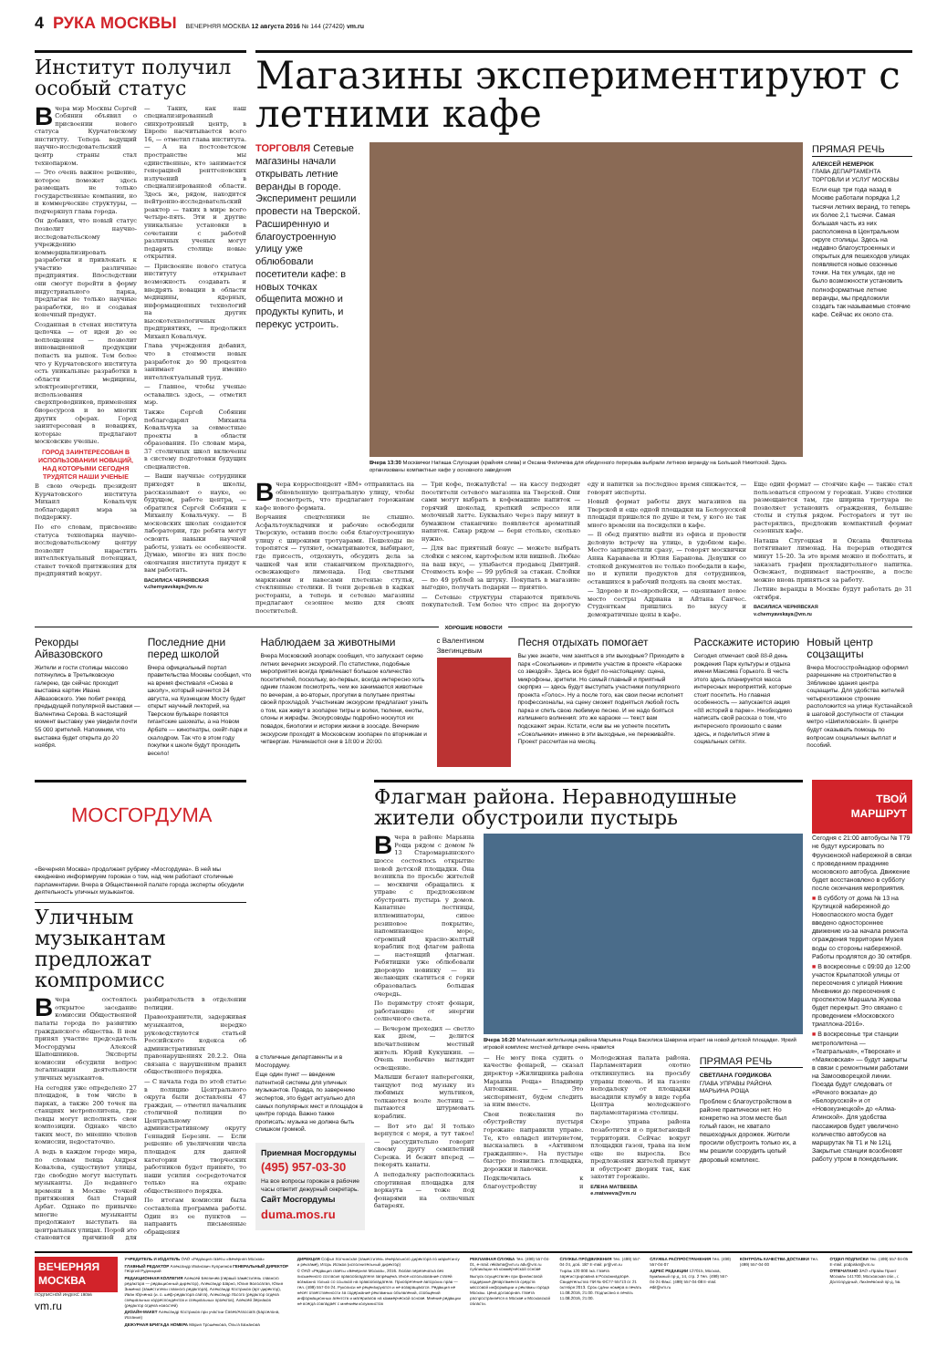4 РУКА МОСКВЫ ВЕЧЕРНЯЯ МОСКВА 12 августа 2016 № 144 (27420) vm.ru
Институт получил особый статус
Вчера мэр Москвы Сергей Собянин объявил о присвоении нового статуса Курчатовскому институту. Теперь ведущий научно-исследовательский центр страны стал технопарком.
— Это очень важное решение, которое поможет здесь размещать не только государственные компании, но и коммерческие структуры, — подчеркнул глава города.
Он добавил, что новый статус позволит научно-исследовательскому учреждению коммерциализировать разработки и привлекать к участию различные предприятия. Впоследствии они смогут перейти в форму индустриального парка, предлагая не только научные разработки, но и создавая конечный продукт.
Созданная в стенах института цепочка — от идеи до ее воплощения — позволит инновационной продукции попасть на рынок. Тем более что у Курчатовского института есть уникальные разработки в области медицины, электроэнергетики, использования сверхпроводников, применения биоресурсов и во многих других сферах. Город заинтересован в новациях, которые предлагают московские ученые.
ГОРОД ЗАИНТЕРЕСОВАН В ИСПОЛЬЗОВАНИИ НОВАЦИЙ, НАД КОТОРЫМИ СЕГОДНЯ ТРУДЯТСЯ НАШИ УЧЕНЫЕ
В свою очередь президент Курчатовского института Михаил Ковальчук поблагодарил мэра за поддержку.
По его словам, присвоение статуса технопарка научно-исследовательскому центру позволит нарастить интеллектуальный потенциал, станет точкой притяжения для предприятий вокруг.
— Таких, как наш специализированный синхротронный центр, в Европе насчитывается всего 16, — отметил глава института. — А на постсоветском пространстве мы единственные, кто занимается генерацией рентгеновских излучений в специализированной области. Здесь же, рядом, находится нейтронно-исследовательский реактор — таких в мире всего четыре-пять. Эти и другие уникальные установки в сочетании с работой различных ученых могут подарить столице новые открытия.
— Присвоение нового статуса институту открывает возможность создавать и внедрять новации в области медицины, ядерных, информационных технологий на других высокотехнологичных предприятиях, — продолжил Михаил Ковальчук.
Глава учреждения добавил, что в стоимости новых разработок до 90 процентов занимает именно интеллектуальный труд.
— Главное, чтобы ученые оставались здесь, — отметил мэр.
Также Сергей Собянин поблагодарил Михаила Ковальчука за совместные проекты в области образования. По словам мэра, 37 столичных школ включены в систему подготовки будущих специалистов.
— Ваши научные сотрудники приходят в школы, рассказывают о науке, ее будущем, работе центра, — обратился Сергей Собянин к Михаилу Ковальчуку. — В московских школах создаются лаборатории, где ребята могут освоить навыки научной работы, узнать ее особенности. Думаю, многие из них после окончания института придут к вам работать.
ВАСИЛИСА ЧЕРНЯВСКАЯ
v.chernyavskaya@vm.ru
Магазины экспериментируют с летними кафе
ТОРГОВЛЯ Сетевые магазины начали открывать летние веранды в городе. Эксперимент решили провести на Тверской. Расширенную и благоустроенную улицу уже облюбовали посетители кафе: в новых точках общепита можно и продукты купить, и перекус устроить.
Вчера 13:30 Москвички Наташа Слугоцкая (крайняя слева) и Оксана Филичева для обеденного перерыва выбрали летнюю веранду на Большой Никитской. Здесь организованы компактные кафе у основного заведения
ПРЯМАЯ РЕЧЬ
АЛЕКСЕЙ НЕМЕРЮК
ГЛАВА ДЕПАРТАМЕНТА ТОРГОВЛИ И УСЛУГ МОСКВЫ
Если еще три года назад в Москве работали порядка 1,2 тысячи летних веранд, то теперь их более 2,1 тысячи. Самая большая часть из них расположена в Центральном округе столицы. Здесь на недавно благоустроенных и открытых для пешеходов улицах появляются новые сезонные точки. На тех улицах, где не было возможности установить полноформатные летние веранды, мы предложили создать так называемые стоячие кафе. Сейчас их около ста.
Вчера корреспондент «ВМ» отправилась на обновленную центральную улицу, чтобы посмотреть, что предлагают горожанам кафе нового формата.
Ворчания спецтехники не слышно. Асфальтоукладчики и рабочие освободили Тверскую, оставив после себя благоустроенную улицу с широкими тротуарами. Пешеходы не торопятся — гуляют, осматриваются, выбирают, где присесть, отдохнуть, обсудить дела за чашкой чая или стаканчиком прохладного, освежающего лимонада. Под светлыми маркизами и навесами плетеные стулья, стеклянные столики. В тени деревьев в кадках рестораны, а теперь и сетевые магазины предлагают сезонное меню для своих посетителей.
— Три кофе, пожалуйста! — на кассу подходят посетители сетевого магазина на Тверской. Они сами могут выбрать в кофемашине напиток — горячий шоколад, крепкий эспрессо или молочный латте. Буквально через пару минут в бумажном стаканчике появляется ароматный напиток. Сахар рядом — бери столько, сколько нужно.
— Для вас приятный бонус — можете выбрать слойки с мясом, картофелем или вишней. Любые на ваш вкус, — улыбается продавец Дмитрий. Стоимость кофе — 99 рублей за стакан. Слойки — по 49 рублей за штуку. Покупать в магазине выгодно, получать подарки — приятно.
— Сетевые структуры стараются привлечь покупателей. Тем более что спрос на дорогую еду и напитки за последнее время снижается, — говорят эксперты.
Новый формат работы двух магазинов на Тверской и еще одной площадки на Белорусской площади пришелся по душе и тем, у кого не так много времени на посиделки в кафе.
— В обед приятно выйти из офиса и провести деловую встречу на улице, в удобном кафе. Место заприметили сразу, — говорят москвички Анна Караваева и Юлия Баранова. Девушки со стопкой документов не только пообедали в кафе, но и купили продуктов для сотрудников, оставшихся в рабочий полдень на своих местах.
— Здорово и по-европейски, — оценивают новое место сестры Адриана и Айтана Санчес. Студенткам пришлись по вкусу и демократичные цены в кафе.
Еще один формат — стоячие кафе — также стал пользоваться спросом у горожан. Узкие столики размещаются там, где ширина тротуара не позволяет установить ограждения, большие столы и стулья рядом. Ресторators и тут не растерялись, предложив компактный формат сезонных кафе.
Наташа Слугоцкая и Оксана Филичева потягивают лимонад. На перерыв отводится минут 15–20. За это время можно и поболтать, и заказать графин прохладительного напитка. Освежает, поднимает настроение, а после можно вновь приняться за работу.
Летние веранды в Москве будут работать до 31 октября.
ВАСИЛИСА ЧЕРНЯВСКАЯ
v.chernyavskaya@vm.ru
ХОРОШИЕ НОВОСТИ
Рекорды Айвазовского
Жители и гости столицы массово потянулись в Третьяковскую галерею, где сейчас проходит выставка картин Ивана Айвазовского. Уже побит рекорд предыдущей популярной выставки — Валентина Серова. В настоящий момент выставку уже увидели почти 55 000 зрителей. Напомним, что выставка будет открыта до 20 ноября.
Последние дни перед школой
Вчера официальный портал правительства Москвы сообщил, что на время фестиваля «Снова в школу», который начнется 24 августа, на Кузнецком Мосту будет открыт научный лекторий, на Тверском бульваре появятся гигантские шахматы, а на Новом Арбате — кинотеатры, скейт-парк и скалодром. Так что в этом году покупки к школе будут проходить весело!
Наблюдаем за животными
Вчера Московский зоопарк сообщил, что запускает серию летних вечерних экскурсий. По статистике, подобные мероприятия всегда привлекают большое количество посетителей, поскольку, во-первых, всегда интересно хоть одним глазком посмотреть, чем же занимаются животные по вечерам, а во-вторых, прогулки в полутьме приятны своей прохладой. Участникам экскурсии предлагают узнать о том, как живут в зоопарке тигры и волки, тюлени, еноты, слоны и жирафы. Экскурсоводы подробно носкутся их повадок, биологии и истории жизни в зоосаде. Вечерние экскурсии проходят в Московском зоопарке по вторникам и четвергам. Начинаются они в 18:00 и 20:00.
с Валентином Звегинцевым
Песня отдыхать помогает
Вы уже знаете, чем заняться в эти выходные? Приходите в парк «Сокольники» и примите участие в проекте «Караоке со звездой». Здесь все будет по-настоящему: сцена, микрофоны, зрители. Но самый главный и приятный сюрприз — здесь будут выступать участники популярного проекта «Голос». Ну а после того, как свои песни исполнят профессионалы, на сцену сможет подняться любой гость парка и спеть свою любимую песню. И не надо бояться излишнего волнения: это же караоке — текст вам подскажет экран. Кстати, если вы не успеете посетить «Сокольники» именно в эти выходные, не переживайте. Проект рассчитан на месяц.
Расскажите историю
Сегодня отмечает свой 88-й день рождения Парк культуры и отдыха имени Максима Горького. В честь этого здесь планируется масса интересных мероприятий, которые стоит посетить. Но главная особенность — запускается акция «88 историй в парке». Необходимо написать свой рассказ о том, что интересного произошло с вами здесь, и поделиться этим в социальных сетях.
Новый центр соцзащиты
Вчера Мосгосстройнадзор оформил разрешение на строительство в Зябликове здания центра соцзащиты. Для удобства жителей четырехэтажное строение расположится на улице Кустанайской в шаговой доступности от станции метро «Шипиловская». В центре будут оказывать помощь по вопросам социальных выплат и пособий.
МОСГОРДУМА
«Вечерняя Москва» продолжает рубрику «Мосгордума». В ней мы ежедневно информируем горожан о том, над чем работают столичные парламентарии. Вчера в Общественной палате города эксперты обсудили деятельность уличных музыкантов.
Уличным музыкантам предложат компромисс
Вчера состоялось открытое заседание комиссии Общественной палаты города по развитию гражданского общества. В нем принял участие председатель Мосгордумы Алексей Шапошников. Эксперты комиссии обсудили вопрос легализации деятельности уличных музыкантов.
На сегодня уже определено 27 площадок, в том числе в парках, а также 200 точек на станциях метрополитена, где певцы могут исполнять свои композиции. Однако число таких мест, по мнению членов комиссии, недостаточно.
А ведь в каждом городе мира, по словам певца Андрея Ковалева, существуют улицы, где свободно могут выступать музыканты. До недавнего времени в Москве точкой притяжения был Старый Арбат. Однако по привычке многие музыканты продолжают выступать на центральных улицах. Порой это становится причиной для разбирательств в отделении полиции.
Правоохранители, задерживая музыкантов, нередко руководствуются статьей Российского кодекса об административных правонарушениях 20.2.2. Она связана с нарушением правил общественного порядка.
— С начала года по этой статье в полицию Центрального округа были доставлены 47 граждан, — отметил начальник столичной полиции по Центральному административному округу Геннадий Березин. — Если решение об увеличении числа площадок для данной категории творческих работников будет принято, то наши усилия сосредоточатся только на охране общественного порядка.
По итогам комиссии была составлена программа работы. Один из ее пунктов — направить письменные обращения
в столичные департаменты и в Мосгордуму.
Еще один пункт — введение патентной системы для уличных музыкантов. Правда, по заверению экспертов, это будет актуально для самых популярных мест и площадок в центре города. Важно также прописать: музыка не должна быть слишком громкой.
Приемная Мосгордумы
(495) 957-03-30
На все вопросы горожан в рабочие часы ответит дежурный секретарь.
Сайт Мосгордумы
duma.mos.ru
Флагман района. Неравнодушные жители обустроили пустырь
Вчера в районе Марьина Роща рядом с домом № 13 Старомарьинского шоссе состоялось открытие новой детской площадки. Она возникла по просьбе жителей — москвичи обращались к управе с предложением обустроить пустырь у домов. Канатные лестницы, иллюминаторы, синее резиновое покрытие, напоминающее море, огромный красно-желтый кораблик под флагом района — настоящий флагман. Ребятишки уже облюбовали дворовую новинку — из желающих скатиться с горки образовалась большая очередь.
По периметру стоят фонари, работающие от энергии солнечного света.
— Вечером проходил — светло как днем, — делится впечатлением местный житель Юрий Кукушкин. — Очень необычно выглядит освещение.
Малыши бегают наперегонки, танцуют под музыку из любимых мультиков, толкаются возле лестниц — пытаются штурмовать кораблик.
— Вот это да! Я только вернулся с моря, а тут такое! — рассудительно говорит своему другу семилетний Сережа. И бежит вперед — покорять канаты.
А неподалеку расположилась спортивная площадка для воркаута — тоже под фонарями на солнечных батареях.
Вчера 16:20 Маленькая жительница района Марьина Роща Василиса Шаврина играет на новой детской площадке. Яркий игровой комплекс местной детворе очень нравится
— Не могу пока судить о качестве фонарей, — сказал директор «Жилищника района Марьина Роща» Владимир Антошкин. — Это эксперимент, будем следить за ним вместе.
Свои пожелания по обустройству пустыря горожане направили управе. Те, кто овладел интернетом, высказались в «Активном гражданине». На пустыре быстро появились площадка, дорожки и лавочки.
Подключилась к благоустройству и Молодежная палата района. Парламентарии охотно откликнулись на просьбу управы помочь. И на газоне неподалеку от площадки высадили клумбу в виде герба Центра молодежного парламентаризма столицы.
Скоро управа района позаботится и о прилегающей территории. Сейчас вокруг площадки газон, трава на нем еще не выросла. Все предложения жителей примут и обустроят дворик так, как захотят горожане.
ЕЛЕНА МАТВЕЕВА
e.matveeva@vm.ru
ПРЯМАЯ РЕЧЬ
СВЕТЛАНА ГОРДИКОВА
ГЛАВА УПРАВЫ РАЙОНА МАРЬИНА РОЩА
Проблем с благоустройством в районе практически нет. Но конкретно на этом месте был голый газон, не хватало пешеходных дорожек. Жители просили обустроить только их, а мы решили соорудить целый дворовый комплекс.
ТВОЙ МАРШРУТ
Сегодня с 21:00 автобусы № Т79 не будут курсировать по Фрунзенской набережной в связи с проведением празднике московского автобуса. Движение будет восстановлено в субботу после окончания мероприятия.
■ В субботу от дома № 13 на Крутицкой набережной до Новоспасского моста будет введено одностороннее движение из-за начала ремонта ограждения территории Музея воды со стороны набережной. Работы продлятся до 30 октября.
■ В воскресенье с 09:00 до 12:00 участок Крылатской улицы от пересечения с улицей Нижние Мневники до пересечения с проспектом Маршала Жукова будет перекрыт. Это связано с проведением «Московского триатлона-2016».
■ В воскресенье три станции метрополитена — «Театральная», «Тверская» и «Маяковская» — будут закрыты в связи с ремонтными работами на Замоскворецкой линии. Поезда будут следовать от «Речного вокзала» до «Белорусской» и от «Новокузнецкой» до «Алма-Атинской». Для удобства пассажиров будет увеличено количество автобусов на маршрутах № Т1 и № 12Ц. Закрытые станции возобновят работу утром в понедельник.
ВЕЧЕРНЯЯ МОСКВА
ПОДПИСНОЙ ИНДЕКС 19056
vm.ru
УЧРЕДИТЕЛЬ И ИЗДАТЕЛЬ ОАО «Редакция газеты «Вечерняя Москва»
ГЛАВНЫЙ РЕДАКТОР Александр Иванович Куприянов ГЕНЕРАЛЬНЫЙ ДИРЕКТОР Георгий Рудницкий
РЕДАКЦИОННАЯ КОЛЛЕГИЯ Алексей Белянчев (первый заместитель главного редактора — редакционный директор), Александр Шарно, Юлия Волосатая, Юлия Зименко (заместители главного редактора), Александр Костриков (арт-директор), Иван Юрченко (и. о. шеф-редактора сайта), Александр Лосото (редактор отдела специальных корреспондентов и специальных проектов), Алексей Зернаков (редактор отдела новостей)
ДИЗАЙН-МАКЕТ Александр Костриков при участии Cases/Associats (Барселона, Испания)
ДЕЖУРНАЯ БРИГАДА НОМЕРА Мария Трошенкова, Ольга Бажанова
ДИРЕКЦИЯ Софья Хотчинская (заместитель генерального директора по маркетингу и рекламе), Игорь Исаков (исполнительный директор)
© ОАО «Редакция газеты «Вечерняя Москва», 2016. Любая перепечатка без письменного согласия правообладателя запрещена. Иное использование статей возможно только со ссылкой на правообладателя. Приобретение авторских прав — тел. (499) 557-04-24. Рукописи не рецензируются и не возвращаются. Редакция не несет ответственности за содержание рекламных объявлений, сообщений информационных агентств и материалов на коммерческой основе. Мнение редакции не всегда совпадает с мнением колумнистов
РЕКЛАМНАЯ СЛУЖБА Тел. (499) 557-04-01, e-mail: reklama@vm.ru adv@vm.ru публикации на коммерческой основе
Выпуск осуществлен при финансовой поддержке Департамента средств массовой информации и рекламы города Москвы. Цена договорная. Газета распространяется в Москве и Московской области.
СЛУЖБА ПРОДВИЖЕНИЯ Тел. (499) 557-04-24, доб. 187 E-mail: pr@vm.ru
Тираж 120 000 экз. Газета зарегистрирована в Роскомнадзоре. Свидетельство ПИ № ФС77-55713 от 21 октября 2013. Срок сдачи номера в печать 11.08.2016, 21:00. Подписано в печать 11.08.2016, 21:00.
СЛУЖБА РАСПРОСТРАНЕНИЯ Тел. (499) 557-04-07
АДРЕС РЕДАКЦИИ 127015, Москва, Бумажный пр-д, 14, стр. 2 Тел. (499) 557-04-24 Факс: (499) 557-04-08 E-mail: edit@vm.ru
КОНТРОЛЬ КАЧЕСТВА ДОСТАВКИ Тел. (499) 557-04-00
ОТДЕЛ ПОДПИСКИ Тел. (499) 557-04-05 E-mail: podpiska@vm.ru
ОТПЕЧАТАНО ЗАО «Прайм Принт Москва» 141700, Московская обл., г. Долгопрудный, Лихачевский пр-д, 5в.